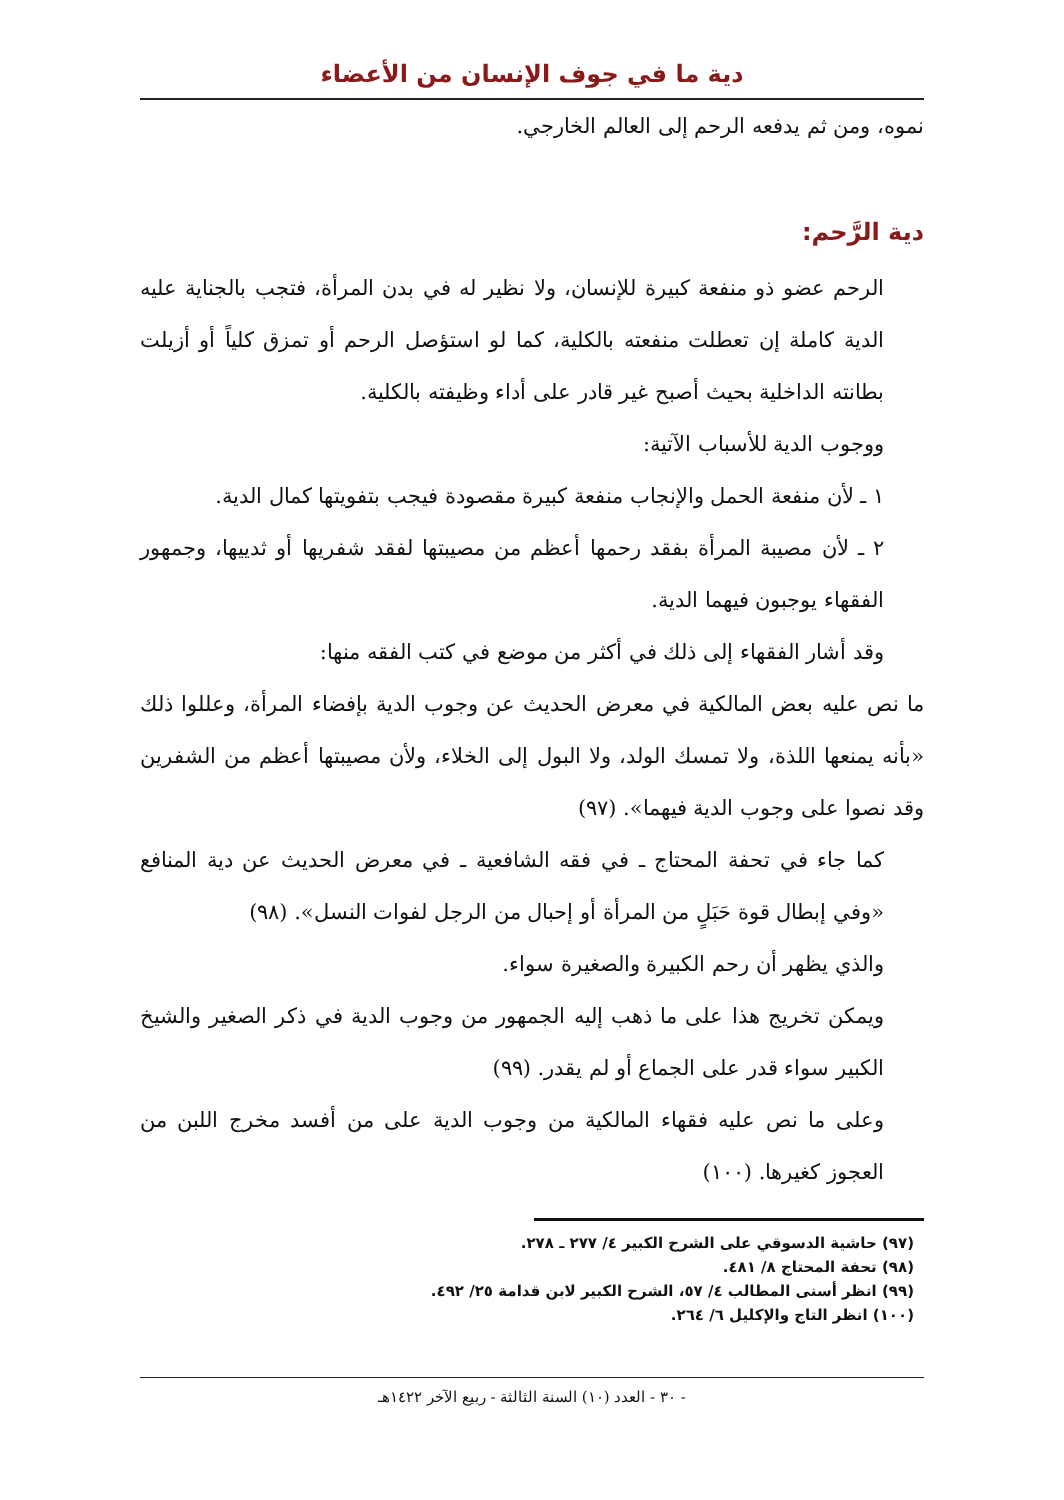دية ما في جوف الإنسان من الأعضاء
نموه، ومن ثم يدفعه الرحم إلى العالم الخارجي.
دية الرَّحم:
الرحم عضو ذو منفعة كبيرة للإنسان، ولا نظير له في بدن المرأة، فتجب بالجناية عليه الدية كاملة إن تعطلت منفعته بالكلية، كما لو استؤصل الرحم أو تمزق كلياً أو أزيلت بطانته الداخلية بحيث أصبح غير قادر على أداء وظيفته بالكلية.
ووجوب الدية للأسباب الآتية:
١ ـ لأن منفعة الحمل والإنجاب منفعة كبيرة مقصودة فيجب بتفويتها كمال الدية.
٢ ـ لأن مصيبة المرأة بفقد رحمها أعظم من مصيبتها لفقد شفريها أو ثدييها، وجمهور الفقهاء يوجبون فيهما الدية.
وقد أشار الفقهاء إلى ذلك في أكثر من موضع في كتب الفقه منها:
ما نص عليه بعض المالكية في معرض الحديث عن وجوب الدية بإفضاء المرأة، وعللوا ذلك «بأنه يمنعها اللذة، ولا تمسك الولد، ولا البول إلى الخلاء، ولأن مصيبتها أعظم من الشفرين وقد نصوا على وجوب الدية فيهما». (٩٧)
كما جاء في تحفة المحتاج ـ في فقه الشافعية ـ في معرض الحديث عن دية المنافع «وفي إبطال قوة حَبَلٍ من المرأة أو إحبال من الرجل لفوات النسل». (٩٨)
والذي يظهر أن رحم الكبيرة والصغيرة سواء.
ويمكن تخريج هذا على ما ذهب إليه الجمهور من وجوب الدية في ذكر الصغير والشيخ الكبير سواء قدر على الجماع أو لم يقدر. (٩٩)
وعلى ما نص عليه فقهاء المالكية من وجوب الدية على من أفسد مخرج اللبن من العجوز كغيرها. (١٠٠)
(٩٧) حاشية الدسوقي على الشرح الكبير ٤/ ٢٧٧ ـ ٢٧٨.
(٩٨) تحفة المحتاج ٨/ ٤٨١.
(٩٩) انظر أسنى المطالب ٤/ ٥٧، الشرح الكبير لابن قدامة ٢٥/ ٤٩٢.
(١٠٠) انظر التاج والإكليل ٦/ ٢٦٤.
- ٣٠ - العدد (١٠) السنة الثالثة - ربيع الآخر ١٤٢٢هـ